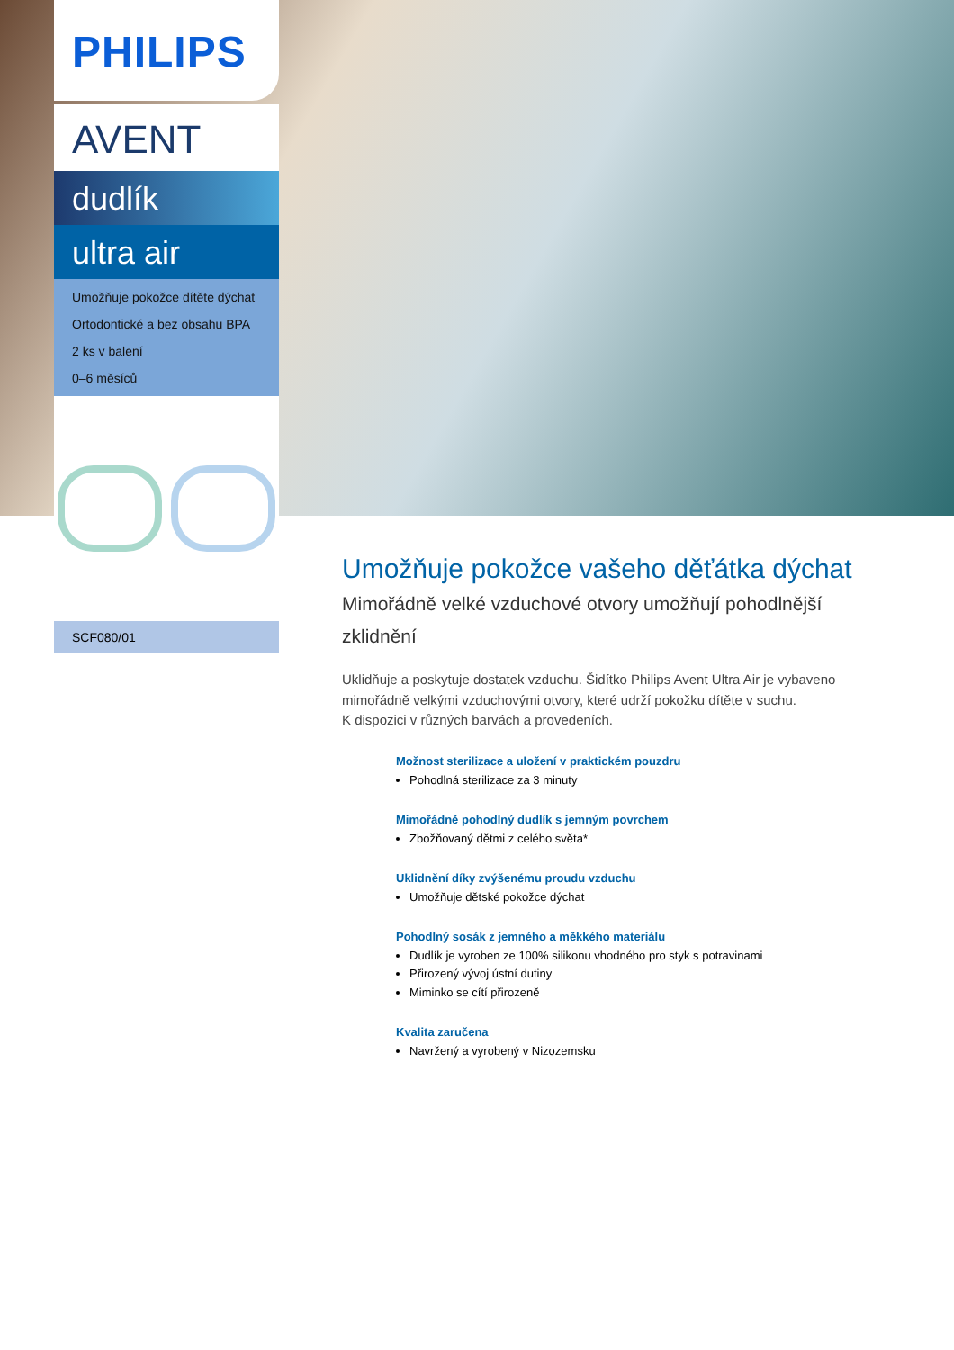PHILIPS
AVENT
dudlík
ultra air
Umožňuje pokožce dítěte dýchat
Ortodontické a bez obsahu BPA
2 ks v balení
0–6 měsíců
SCF080/01
Umožňuje pokožce vašeho děťátka dýchat
Mimořádně velké vzduchové otvory umožňují pohodlnější zklidnění
Uklidňuje a poskytuje dostatek vzduchu. Šidítko Philips Avent Ultra Air je vybaveno mimořádně velkými vzduchovými otvory, které udrží pokožku dítěte v suchu.
K dispozici v různých barvách a provedeních.
Možnost sterilizace a uložení v praktickém pouzdru
Pohodlná sterilizace za 3 minuty
Mimořádně pohodlný dudlík s jemným povrchem
Zbožňovaný dětmi z celého světa*
Uklidnění díky zvýšenému proudu vzduchu
Umožňuje dětské pokožce dýchat
Pohodlný sosák z jemného a měkkého materiálu
Dudlík je vyroben ze 100% silikonu vhodného pro styk s potravinami
Přirozený vývoj ústní dutiny
Miminko se cítí přirozeně
Kvalita zaručena
Navržený a vyrobený v Nizozemsku